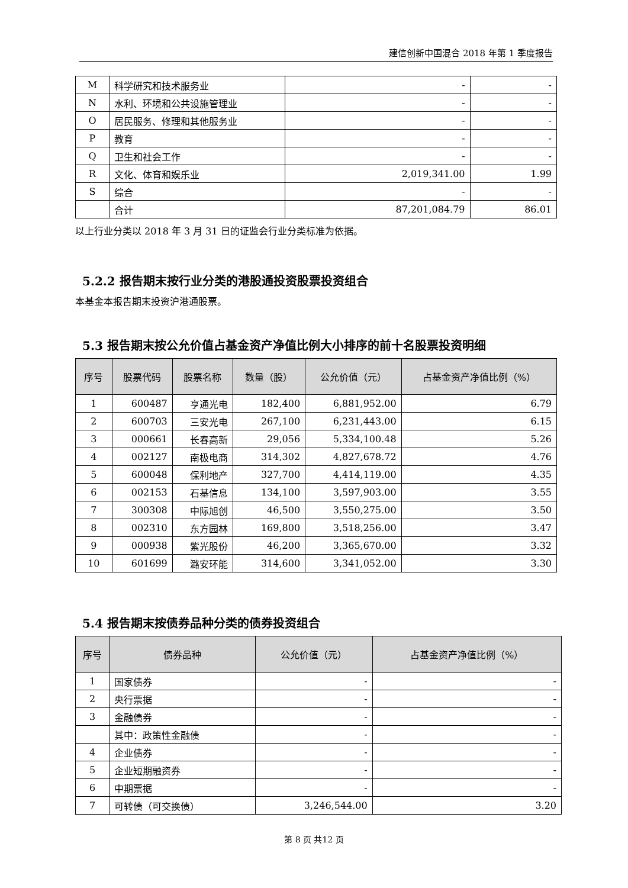建信创新中国混合 2018 年第 1 季度报告
| M | 科学研究和技术服务业 | - | - |
| N | 水利、环境和公共设施管理业 | - | - |
| O | 居民服务、修理和其他服务业 | - | - |
| P | 教育 | - | - |
| Q | 卫生和社会工作 | - | - |
| R | 文化、体育和娱乐业 | 2,019,341.00 | 1.99 |
| S | 综合 | - | - |
| | 合计 | 87,201,084.79 | 86.01 |
以上行业分类以 2018 年 3 月 31 日的证监会行业分类标准为依据。
5.2.2 报告期末按行业分类的港股通投资股票投资组合
本基金本报告期末投资沪港通股票。
5.3 报告期末按公允价值占基金资产净值比例大小排序的前十名股票投资明细
| 序号 | 股票代码 | 股票名称 | 数量（股） | 公允价值（元） | 占基金资产净值比例（%） |
| --- | --- | --- | --- | --- | --- |
| 1 | 600487 | 亨通光电 | 182,400 | 6,881,952.00 | 6.79 |
| 2 | 600703 | 三安光电 | 267,100 | 6,231,443.00 | 6.15 |
| 3 | 000661 | 长春高新 | 29,056 | 5,334,100.48 | 5.26 |
| 4 | 002127 | 南极电商 | 314,302 | 4,827,678.72 | 4.76 |
| 5 | 600048 | 保利地产 | 327,700 | 4,414,119.00 | 4.35 |
| 6 | 002153 | 石基信息 | 134,100 | 3,597,903.00 | 3.55 |
| 7 | 300308 | 中际旭创 | 46,500 | 3,550,275.00 | 3.50 |
| 8 | 002310 | 东方园林 | 169,800 | 3,518,256.00 | 3.47 |
| 9 | 000938 | 紫光股份 | 46,200 | 3,365,670.00 | 3.32 |
| 10 | 601699 | 潞安环能 | 314,600 | 3,341,052.00 | 3.30 |
5.4 报告期末按债券品种分类的债券投资组合
| 序号 | 债券品种 | 公允价值（元） | 占基金资产净值比例（%） |
| --- | --- | --- | --- |
| 1 | 国家债券 | - | - |
| 2 | 央行票据 | - | - |
| 3 | 金融债券 | - | - |
| | 其中：政策性金融债 | - | - |
| 4 | 企业债券 | - | - |
| 5 | 企业短期融资券 | - | - |
| 6 | 中期票据 | - | - |
| 7 | 可转债（可交换债） | 3,246,544.00 | 3.20 |
第 8 页 共12 页